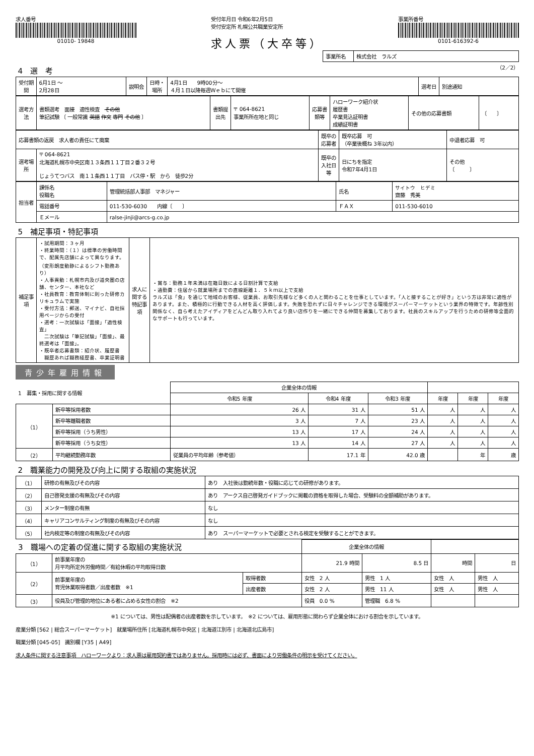求人番号
01010- 19848
受付年月日 令和6年2月5日
受付安定所 札幌公共職業安定所
求人票（大卒等）
事業所番号
0101-616392-6
| 事業所名 | 株式会社 ラルズ |
4　選　考
（2／2）
| 受付期間 | 6月1日 ～ 2月28日 | 説明会 | 日時・場所 | 4月1日 9時00分～ ４月１日以降毎週Ｗｅｂにて開催 | 選考日 | 別途通知 |
| 選考方法 | 書類選考 面接 適性検査 その他 筆記試験 〔 一般常識 英語 作文 専門 その他 〕 | 書類提出先 | 〒 064-8621 事業所所在地と同じ | 応募書類等 | ハローワーク紹介状 履歴書 卒業見込証明書 成績証明書 | その他の応募書類 | 〔 〕 |
| 応募書類の返戻 求人者の責任にて廃棄 | | 既卒の応募者 | 既卒応募 可 （卒業後概ね 3年以内） | 中退者応募 可 |
| 選考場所 | 〒 064-8621 北海道札幌市中央区南１３条西１１丁目２番３２号 じょうてつバス 南１１条西１１丁目 バス停・駅 から 徒歩2分 | 既卒の入社日等 | 日にちを指定 令和7年4月1日 | その他 〔 〕 |
| 担当者 | 課係名 役職名 | 管理統括部人事部 マネジャー | 氏名 | サイトウ ヒデミ 齋藤 秀美 |
| | 電話番号 | 011-530-6030 内線〔 〕 | ＦＡＸ | 011-530-6010 |
| | Ｅメール | ralse-jinji@arcs-g.co.jp | | |
5　補足事項・特記事項
| 補足事項 | ・試用期間：３ヶ月 ・終業時間：（１）は標準の労働時間で、配属先店舗によって異なります。（変形朗度動静によるシフト勤務あり） ・人事異動：札幌市内及び道央圏の店舗、センター、本社など ・社員教育：教育体制に則った研修カリキュラムで実施 ・受付方法：郵送、マイナビ、自社採用ページからの受付 ・選考：一次試験は「面接」「適性検査」 二次試験は「筆記試験」「面接」、最終選考は「面接」。 ・既卒者応募書類：紹介状、履歴書 職歴あれば職務経歴書、卒業証明書 | 求人に関する特記事項 | ・賞与：勤務１年未満は在籍日数による日割計算で支給 ・通勤費：住居から就業場所までの直線距離１．５ｋｍ以上で支給 ラルズは「食」を通じて地域のお客様、従業員、お取引先様など多くの人と関わることを仕事としています。「人と接することが好き」という方は非常に適性があります。また、積極的に行動できる人材を高く評価します。失敗を恐れずに日々チャレンジできる環境がスーパーマーケットという業界の特徴です。年齢性別関係なく、自ら考えたアイディアをどんどん取り入れてより良い店作りを一緒にできる仲間を募集しております。社員のスキルアップを行うための研修等全面的なサポートも行っています。 |
青少年雇用情報
| 1 募集・採用に関する情報 | | 企業全体の情報 | | | | | |
| --- | --- | --- | --- | --- | --- | --- | --- |
| | | 令和5 年度 | 令和4 年度 | 令和3 年度 | 年度 | 年度 | 年度 |
| （1） | 新卒等採用者数 | 26 人 | 31 人 | 51 人 | 人 | 人 | 人 |
| | 新卒等離職者数 | 3 人 | 7 人 | 23 人 | 人 | 人 | 人 |
| | 新卒等採用（うち男性） | 13 人 | 17 人 | 24 人 | 人 | 人 | 人 |
| | 新卒等採用（うち女性） | 13 人 | 14 人 | 27 人 | 人 | 人 | 人 |
| （2） | 平均継続勤務年数 | 従業員の平均年齢（参考値） | 17.1 年 | 42.0 歳 | | 年 | 歳 |
2　職業能力の開発及び向上に関する取組の実施状況
| （1） | 研修の有無及びその内容 | あり 入社後は勤続年数・役職に応じての研修があります。 |
| （2） | 自己啓発支援の有無及びその内容 | あり アークス自己啓発ガイドブックに掲載の資格を取得した場合、受験料の全額補助があります。 |
| （3） | メンター制度の有無 | なし |
| （4） | キャリアコンサルティング制度の有無及びその内容 | なし |
| （5） | 社内検定等の制度の有無及びその内容 | あり スーパーマーケットで必要とされる検定を受験することができます。 |
| 3 職場への定着の促進に関する取組の実施状況 | | | 企業全体の情報 | | | |
| --- | --- | --- | --- | --- | --- | --- |
| （1） | 前事業年度の 月平均所定外労働時間／有給休暇の平均取得日数 | | 21.9 時間 | 8.5 日 | 時間 | 日 |
| （2） | 前事業年度の 育児休業取得者数／出産者数 ※1 | 取得者数 | 女性 2 人 | 男性 1 人 | 女性 人 | 男性 人 |
| | | 出産者数 | 女性 2 人 | 男性 11 人 | 女性 人 | 男性 人 |
| （3） | 役員及び管理的地位にある者に占める女性の割合 ※2 | | 役員 0.0 % | 管理職 6.8 % | | |
※1 については、男性は配偶者の出産者数を示しています。　※2 については、雇用形態に関わらず企業全体における割合を示しています。
産業分類 [562 | 総合スーパーマーケット]　就業場所住所 [北海道札幌市中央区 | 北海道江別市 | 北海道北広島市]
職業分類 [045-05]　識別欄 [Y35 | A49]
求人条件に関する注意事項　ハローワークより：求人票は雇用契約書ではありません。採用時には必ず、書面により労働条件の明示を受けてください。